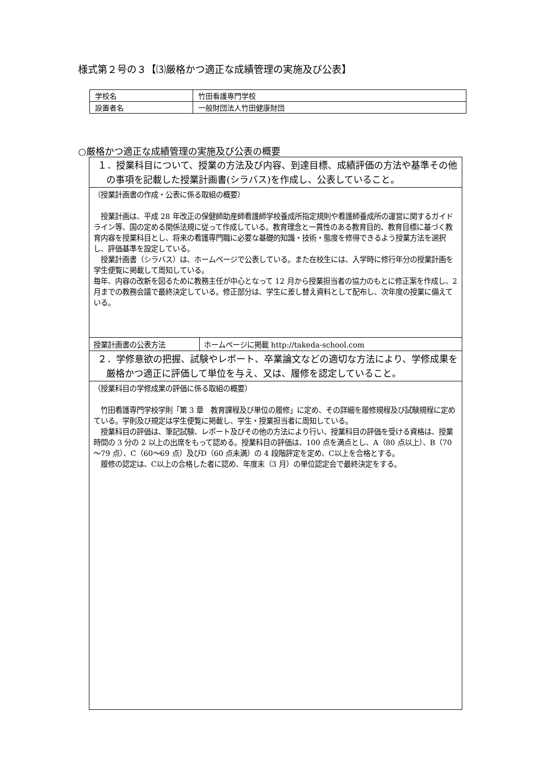様式第２号の３【⑶厳格かつ適正な成績管理の実施及び公表】
| 学校名 | 竹田看護専門学校 |
| 設置者名 | 一般財団法人竹田健康財団 |
○厳格かつ適正な成績管理の実施及び公表の概要
| １．授業科目について、授業の方法及び内容、到達目標、成績評価の方法や基準その他の事項を記載した授業計画書(シラバス)を作成し、公表していること。 | |
| （授業計画書の作成・公表に係る取組の概要） 授業計画は、平成 28 年改正の保健師助産師看護師学校養成所指定規則や看護師養成所の運営に関するガイドライン等、国の定める関係法規に従って作成している。教育理念と一貫性のある教育目的、教育目標に基づく教育内容を授業科目とし、将来の看護専門職に必要な基礎的知識・技術・態度を修得できるよう授業方法を選択し、評価基準を設定している。 授業計画書（シラバス）は、ホームページで公表している。また在校生には、入学時に修行年分の授業計画を学生便覧に掲載して周知している。 毎年、内容の改新を図るために教務主任が中心となって 12 月から授業担当者の協力のもとに修正案を作成し、2 月までの教務会議で最終決定している。修正部分は、学生に差し替え資料として配布し、次年度の授業に備えている。 | |
| 授業計画書の公表方法 | ホームページに掲載 http://takeda-school.com |
| ２．学修意欲の把握、試験やレポート、卒業論文などの適切な方法により、学修成果を厳格かつ適正に評価して単位を与え、又は、履修を認定していること。 | |
| （授業科目の学修成果の評価に係る取組の概要） 竹田看護専門学校学則「第 3 章 教育課程及び単位の履修」に定め、その詳細を履修規程及び試験規程に定めている。学則及び規定は学生便覧に掲載し、学生・授業担当者に周知している。 授業科目の評価は、筆記試験、レポート及びその他の方法により行い、授業科目の評価を受ける資格は、授業時間の 3 分の 2 以上の出席をもって認める。授業科目の評価は、100 点を満点とし、A（80 点以上）、B（70～79 点）、C（60～69 点）及びD（60 点未満）の 4 段階評定を定め、C以上を合格とする。 履修の認定は、C以上の合格した者に認め、年度末（3 月）の単位認定会で最終決定をする。 | |